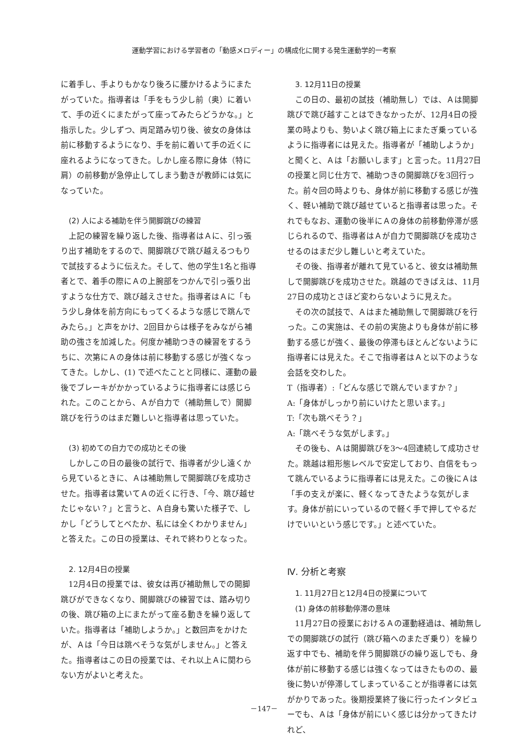運動学習における学習者の「動感メロディー」の構成化に関する発生運動学的一考察
に着手し、手よりもかなり後ろに腰かけるようにまたがっていた。指導者は「手をもう少し前（奥）に着いて、手の近くにまたがって座ってみたらどうかな。」と指示した。少しずつ、両足踏み切り後、彼女の身体は前に移動するようになり、手を前に着いて手の近くに座れるようになってきた。しかし座る際に身体（特に肩）の前移動が急停止してしまう動きが教師には気になっていた。
(2) 人による補助を伴う開脚跳びの練習
上記の練習を繰り返した後、指導者はＡに、引っ張り出す補助をするので、開脚跳びで跳び越えるつもりで試技するように伝えた。そして、他の学生1名と指導者とで、着手の際にＡの上腕部をつかんで引っ張り出すような仕方で、跳び越えさせた。指導者はＡに「もう少し身体を前方向にもってくるような感じで跳んでみたら。」と声をかけ、2回目からは様子をみながら補助の強さを加減した。何度か補助つきの練習をするうちに、次第にＡの身体は前に移動する感じが強くなってきた。しかし、(1) で述べたことと同様に、運動の最後でブレーキがかかっているように指導者には感じられた。このことから、Ａが自力で（補助無しで）開脚跳びを行うのはまだ難しいと指導者は思っていた。
(3) 初めての自力での成功とその後
しかしこの日の最後の試行で、指導者が少し遠くから見ているときに、Ａは補助無しで開脚跳びを成功させた。指導者は驚いてＡの近くに行き、「今、跳び越せたじゃない？」と言うと、Ａ自身も驚いた様子で、しかし「どうしてとべたか、私には全くわかりません」と答えた。この日の授業は、それで終わりとなった。
2. 12月4日の授業
12月4日の授業では、彼女は再び補助無しでの開脚跳びができなくなり、開脚跳びの練習では、踏み切りの後、跳び箱の上にまたがって座る動きを繰り返していた。指導者は「補助しようか。」と数回声をかけたが、Ａは「今日は跳べそうな気がしません。」と答えた。指導者はこの日の授業では、それ以上Ａに関わらない方がよいと考えた。
3. 12月11日の授業
この日の、最初の試技（補助無し）では、Ａは開脚跳びで跳び越すことはできなかったが、12月4日の授業の時よりも、勢いよく跳び箱上にまたぎ乗っているように指導者には見えた。指導者が「補助しようか」と聞くと、Ａは「お願いします」と言った。11月27日の授業と同じ仕方で、補助つきの開脚跳びを3回行った。前々回の時よりも、身体が前に移動する感じが強く、軽い補助で跳び越せていると指導者は思った。それでもなお、運動の後半にＡの身体の前移動停滞が感じられるので、指導者はＡが自力で開脚跳びを成功させるのはまだ少し難しいと考えていた。
その後、指導者が離れて見ていると、彼女は補助無しで開脚跳びを成功させた。跳越のできばえは、11月27日の成功とさほど変わらないように見えた。
その次の試技で、Ａはまた補助無しで開脚跳びを行った。この実施は、その前の実施よりも身体が前に移動する感じが強く、最後の停滞もほとんどないように指導者には見えた。そこで指導者はＡと以下のような会話を交わした。
T（指導者）:「どんな感じで跳んでいますか？」
A:「身体がしっかり前にいけたと思います。」
T:「次も跳べそう？」
A:「跳べそうな気がします。」
その後も、Ａは開脚跳びを3～4回連続して成功させた。跳越は粗形態レベルで安定しており、自信をもって跳んでいるように指導者には見えた。この後にＡは「手の支えが楽に、軽くなってきたような気がします。身体が前にいっているので軽く手で押してやるだけでいいという感じです。」と述べていた。
Ⅳ. 分析と考察
1. 11月27日と12月4日の授業について
(1) 身体の前移動停滞の意味
11月27日の授業におけるＡの運動経過は、補助無しでの開脚跳びの試行（跳び箱へのまたぎ乗り）を繰り返す中でも、補助を伴う開脚跳びの繰り返しでも、身体が前に移動する感じは強くなってはきたものの、最後に勢いが停滞してしまっていることが指導者には気がかりであった。後期授業終了後に行ったインタビューでも、Ａは「身体が前にいく感じは分かってきたけれど、
－147－